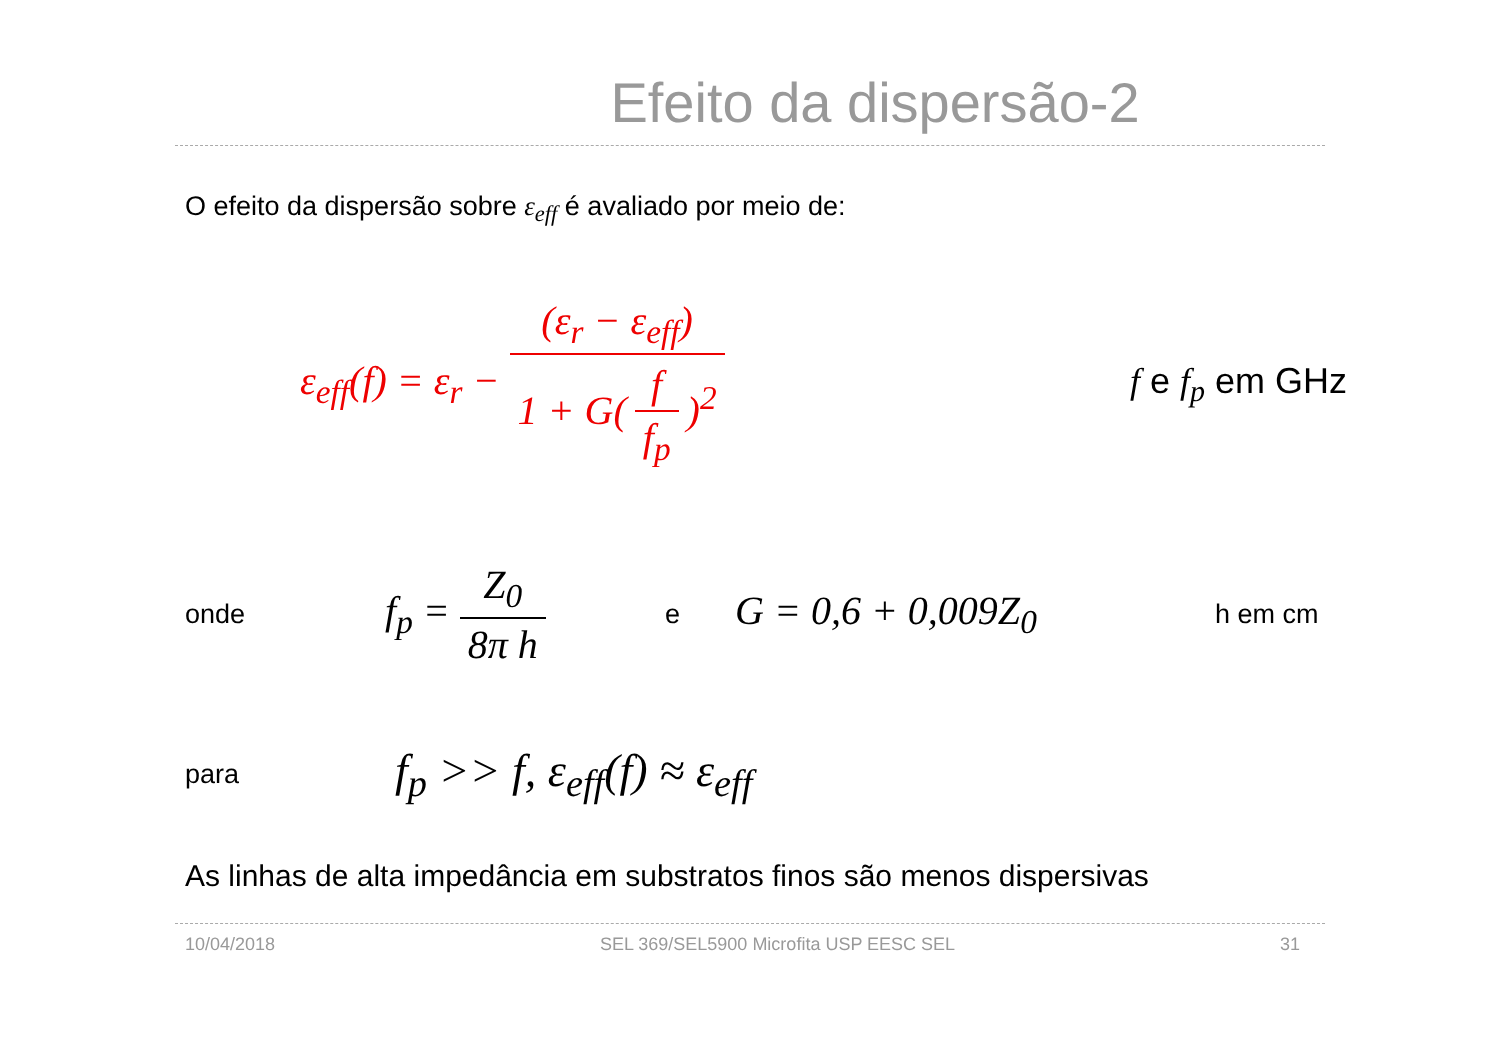Efeito da dispersão-2
O efeito da dispersão sobre ε<sub>eff</sub> é avaliado por meio de:
ε<sub>eff</sub>(f) = ε<sub>r</sub> − (ε<sub>r</sub> − ε<sub>eff</sub>) 1 + G(f f<sub>p</sub>)<sup>2</sup>
f e f<sub>p</sub> em GHz
onde
f<sub>p</sub> = Z<sub>0</sub> 8π h
e
G = 0,6 + 0,009Z<sub>0</sub>
h em cm
para
f<sub>p</sub> >> f, ε<sub>eff</sub>(f) ≈ ε<sub>eff</sub>
As linhas de alta impedância em substratos finos são menos dispersivas
10/04/2018 SEL 369/SEL5900 Microfita USP EESC SEL 31